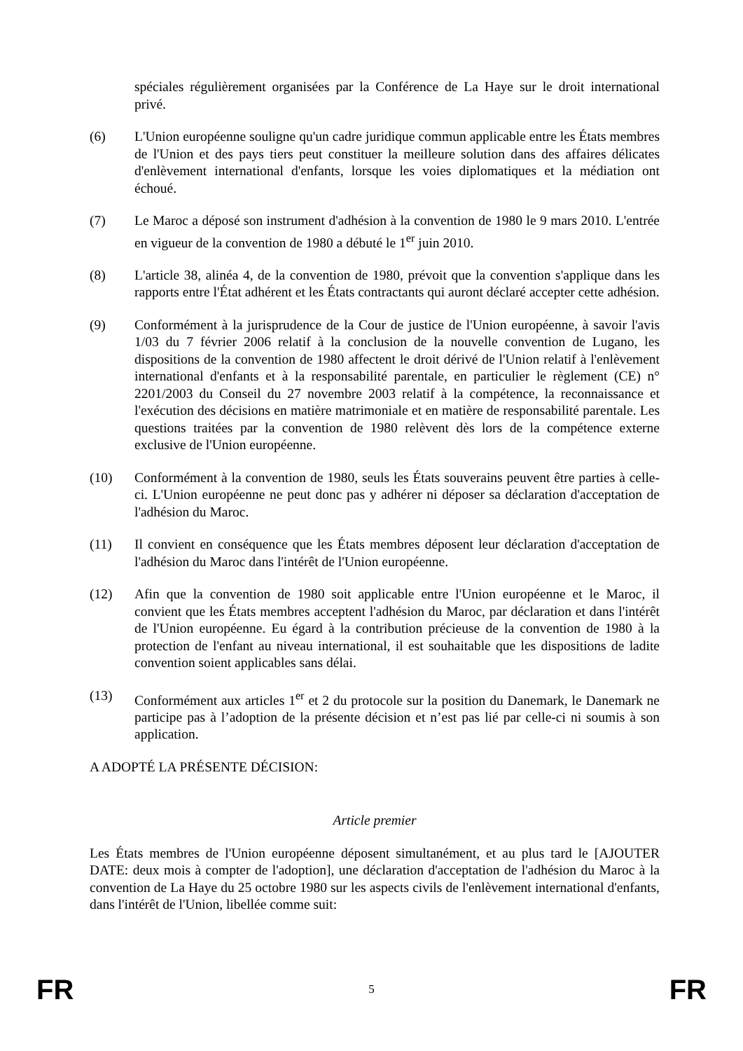spéciales régulièrement organisées par la Conférence de La Haye sur le droit international privé.
(6) L'Union européenne souligne qu'un cadre juridique commun applicable entre les États membres de l'Union et des pays tiers peut constituer la meilleure solution dans des affaires délicates d'enlèvement international d'enfants, lorsque les voies diplomatiques et la médiation ont échoué.
(7) Le Maroc a déposé son instrument d'adhésion à la convention de 1980 le 9 mars 2010. L'entrée en vigueur de la convention de 1980 a débuté le 1<sup>er</sup> juin 2010.
(8) L'article 38, alinéa 4, de la convention de 1980, prévoit que la convention s'applique dans les rapports entre l'État adhérent et les États contractants qui auront déclaré accepter cette adhésion.
(9) Conformément à la jurisprudence de la Cour de justice de l'Union européenne, à savoir l'avis 1/03 du 7 février 2006 relatif à la conclusion de la nouvelle convention de Lugano, les dispositions de la convention de 1980 affectent le droit dérivé de l'Union relatif à l'enlèvement international d'enfants et à la responsabilité parentale, en particulier le règlement (CE) n° 2201/2003 du Conseil du 27 novembre 2003 relatif à la compétence, la reconnaissance et l'exécution des décisions en matière matrimoniale et en matière de responsabilité parentale. Les questions traitées par la convention de 1980 relèvent dès lors de la compétence externe exclusive de l'Union européenne.
(10) Conformément à la convention de 1980, seuls les États souverains peuvent être parties à celle-ci. L'Union européenne ne peut donc pas y adhérer ni déposer sa déclaration d'acceptation de l'adhésion du Maroc.
(11) Il convient en conséquence que les États membres déposent leur déclaration d'acceptation de l'adhésion du Maroc dans l'intérêt de l'Union européenne.
(12) Afin que la convention de 1980 soit applicable entre l'Union européenne et le Maroc, il convient que les États membres acceptent l'adhésion du Maroc, par déclaration et dans l'intérêt de l'Union européenne. Eu égard à la contribution précieuse de la convention de 1980 à la protection de l'enfant au niveau international, il est souhaitable que les dispositions de ladite convention soient applicables sans délai.
(13) Conformément aux articles 1<sup>er</sup> et 2 du protocole sur la position du Danemark, le Danemark ne participe pas à l’adoption de la présente décision et n’est pas lié par celle-ci ni soumis à son application.
A ADOPTÉ LA PRÉSENTE DÉCISION:
Article premier
Les États membres de l'Union européenne déposent simultanément, et au plus tard le [AJOUTER DATE: deux mois à compter de l'adoption], une déclaration d'acceptation de l'adhésion du Maroc à la convention de La Haye du 25 octobre 1980 sur les aspects civils de l'enlèvement international d'enfants, dans l'intérêt de l'Union, libellée comme suit:
FR 5 FR